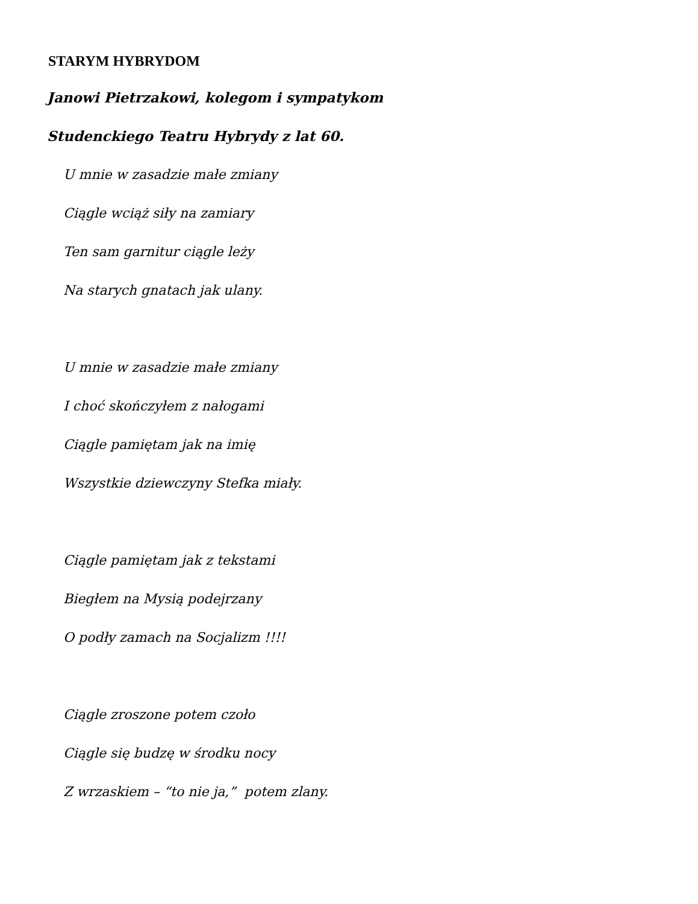STARYM HYBRYDOM
Janowi Pietrzakowi, kolegom i sympatykom
Studenckiego Teatru Hybrydy z lat 60.
U mnie w zasadzie małe zmiany
Ciągle wciąż siły na zamiary
Ten sam garnitur ciągle leży
Na starych gnatach jak ulany.
U mnie w zasadzie małe zmiany
I choć skończyłem z nałogami
Ciągle pamiętam jak na imię
Wszystkie dziewczyny Stefka miały.
Ciągle pamiętam jak z tekstami
Biegłem na Mysią podejrzany
O podły zamach na Socjalizm !!!!
Ciągle zroszone potem czoło
Ciągle się budzę w środku nocy
Z wrzaskiem – “to nie ja,” potem zlany.